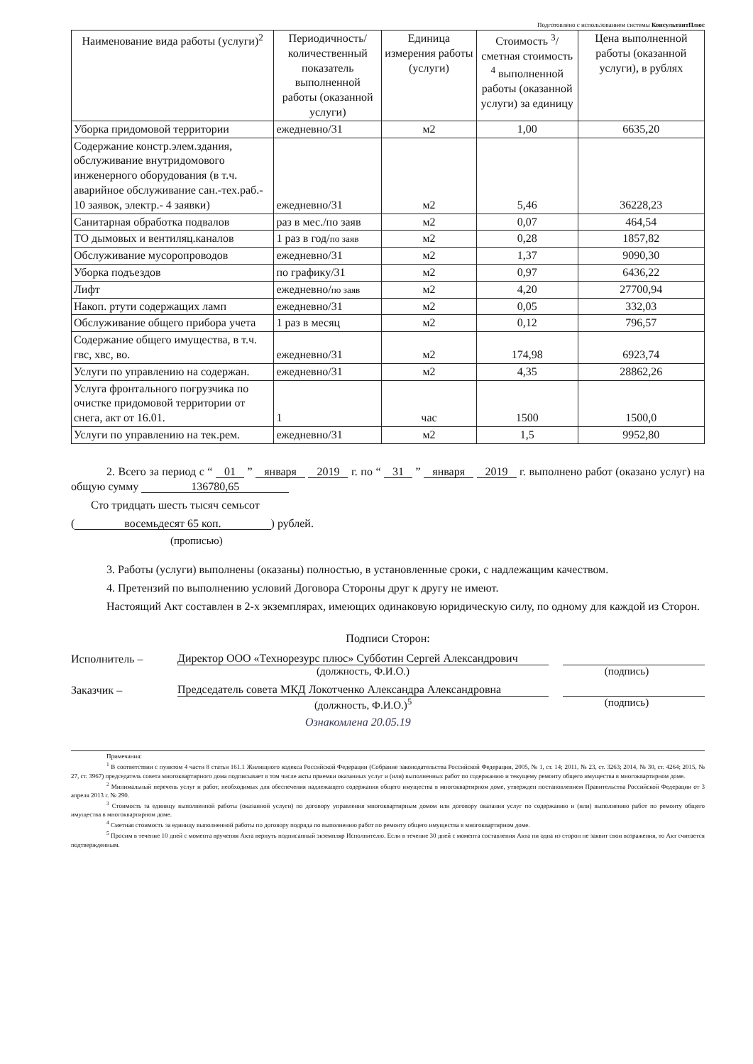Подготовлено с использованием системы КонсультантПлюс
| Наименование вида работы (услуги)<sup>2</sup> | Периодичность/ количественный показатель выполненной работы (оказанной услуги) | Единица измерения работы (услуги) | Стоимость <sup>3</sup>/ сметная стоимость <sup>4</sup> выполненной работы (оказанной услуги) за единицу | Цена выполненной работы (оказанной услуги), в рублях |
| --- | --- | --- | --- | --- |
| Уборка придомовой территории | ежедневно/31 | м2 | 1,00 | 6635,20 |
| Содержание констр.элем.здания, обслуживание внутридомового инженерного оборудования (в т.ч. аварийное обслуживание сан.-тех.раб.- 10 заявок, электр.- 4 заявки) | ежедневно/31 | м2 | 5,46 | 36228,23 |
| Санитарная обработка подвалов | раз в мес./по заяв | м2 | 0,07 | 464,54 |
| ТО дымовых и вентиляц.каналов | 1 раз в год/ по заяв | м2 | 0,28 | 1857,82 |
| Обслуживание мусоропроводов | ежедневно/31 | м2 | 1,37 | 9090,30 |
| Уборка подъездов | по графику/31 | м2 | 0,97 | 6436,22 |
| Лифт | ежедневно/ по заяв | м2 | 4,20 | 27700,94 |
| Накоп. ртути содержащих ламп | ежедневно/31 | м2 | 0,05 | 332,03 |
| Обслуживание общего прибора учета | 1 раз в месяц | м2 | 0,12 | 796,57 |
| Содержание общего имущества, в т.ч. гвс, хвс, во. | ежедневно/31 | м2 | 174,98 | 6923,74 |
| Услуги по управлению на содержан. | ежедневно/31 | м2 | 4,35 | 28862,26 |
| Услуга фронтального погрузчика по очистке придомовой территории от снега, акт от 16.01. | 1 | час | 1500 | 1500,0 |
| Услуги по управлению на тек.рем. | ежедневно/31 | м2 | 1,5 | 9952,80 |
2. Всего за период с “ 01 ” января 2019 г. по “ 31 ” января 2019 г. выполнено работ (оказано услуг) на общую сумму 136780,65
Сто тридцать шесть тысяч семьсот
(восемьдесят 65 коп.) рублей.
(прописью)
3. Работы (услуги) выполнены (оказаны) полностью, в установленные сроки, с надлежащим качеством.
4. Претензий по выполнению условий Договора Стороны друг к другу не имеют.
Настоящий Акт составлен в 2-х экземплярах, имеющих одинаковую юридическую силу, по одному для каждой из Сторон.
Подписи Сторон:
Исполнитель – Директор ООО «Технорезурс плюс» Субботин Сергей Александрович
(должность, Ф.И.О.) (подпись)
Заказчик – Председатель совета МКД Локотченко Александра Александровна
(должность, Ф.И.О.)<sup>5</sup> (подпись)
Ознакомлена 20.05.19
Примечания:
<sup>1</sup> В соответствии с пунктом 4 части 8 статьи 161.1 Жилищного кодекса Российской Федерации (Собрание законодательства Российской Федерации, 2005, № 1, ст. 14; 2011, № 23, ст. 3263; 2014, № 30, ст. 4264; 2015, № 27, ст. 3967) председатель совета многоквартирного дома подписывает в том числе акты приемки оказанных услуг и (или) выполненных работ по содержанию и текущему ремонту общего имущества в многоквартирном доме.
<sup>2</sup> Минимальный перечень услуг и работ, необходимых для обеспечения надлежащего содержания общего имущества в многоквартирном доме, утвержден постановлением Правительства Российской Федерации от 3 апреля 2013 г. № 290.
<sup>3</sup> Стоимость за единицу выполненной работы (оказанной услуги) по договору управления многоквартирным домом или договору оказания услуг по содержанию и (или) выполнению работ по ремонту общего имущества в многоквартирном доме.
<sup>4</sup> Сметная стоимость за единицу выполненной работы по договору подряда по выполнению работ по ремонту общего имущества в многоквартирном доме.
<sup>5</sup> Просим в течение 10 дней с момента вручения Акта вернуть подписанный экземпляр Исполнителю. Если в течение 30 дней с момента составления Акта ни одна из сторон не заявит свои возражения, то Акт считается подтвержденным.